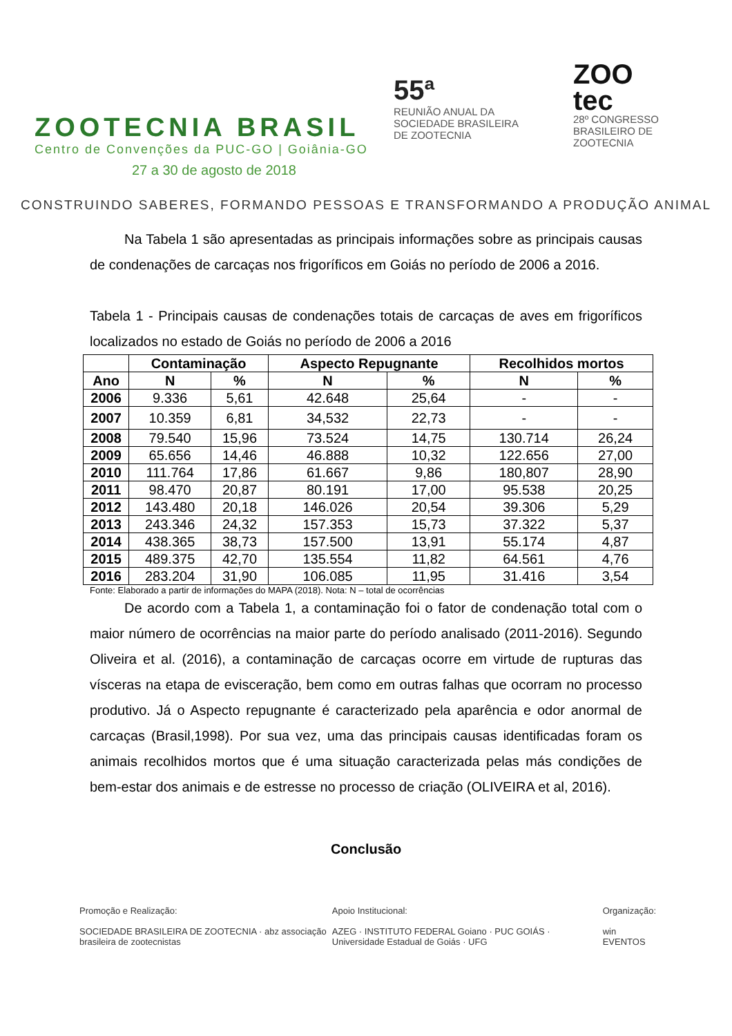ZOOTECNIA BRASIL
Centro de Convenções da PUC-GO | Goiânia-GO
27 a 30 de agosto de 2018
55ª
REUNIÃO ANUAL DA
SOCIEDADE BRASILEIRA
DE ZOOTECNIA
ZOO
tec
28º CONGRESSO
BRASILEIRO DE
ZOOTECNIA
CONSTRUINDO SABERES, FORMANDO PESSOAS E TRANSFORMANDO A PRODUÇÃO ANIMAL
Na Tabela 1 são apresentadas as principais informações sobre as principais causas de condenações de carcaças nos frigoríficos em Goiás no período de 2006 a 2016.
Tabela 1 - Principais causas de condenações totais de carcaças de aves em frigoríficos localizados no estado de Goiás no período de 2006 a 2016
| | Contaminação | | Aspecto Repugnante | | Recolhidos mortos | |
| --- | --- | --- | --- | --- | --- | --- |
| Ano | N | % | N | % | N | % |
| 2006 | 9.336 | 5,61 | 42.648 | 25,64 | - | - |
| 2007 | 10.359 | 6,81 | 34,532 | 22,73 | - | - |
| 2008 | 79.540 | 15,96 | 73.524 | 14,75 | 130.714 | 26,24 |
| 2009 | 65.656 | 14,46 | 46.888 | 10,32 | 122.656 | 27,00 |
| 2010 | 111.764 | 17,86 | 61.667 | 9,86 | 180,807 | 28,90 |
| 2011 | 98.470 | 20,87 | 80.191 | 17,00 | 95.538 | 20,25 |
| 2012 | 143.480 | 20,18 | 146.026 | 20,54 | 39.306 | 5,29 |
| 2013 | 243.346 | 24,32 | 157.353 | 15,73 | 37.322 | 5,37 |
| 2014 | 438.365 | 38,73 | 157.500 | 13,91 | 55.174 | 4,87 |
| 2015 | 489.375 | 42,70 | 135.554 | 11,82 | 64.561 | 4,76 |
| 2016 | 283.204 | 31,90 | 106.085 | 11,95 | 31.416 | 3,54 |
Fonte: Elaborado a partir de informações do MAPA (2018). Nota: N – total de ocorrências
De acordo com a Tabela 1, a contaminação foi o fator de condenação total com o maior número de ocorrências na maior parte do período analisado (2011-2016). Segundo Oliveira et al. (2016), a contaminação de carcaças ocorre em virtude de rupturas das vísceras na etapa de evisceração, bem como em outras falhas que ocorram no processo produtivo. Já o Aspecto repugnante é caracterizado pela aparência e odor anormal de carcaças (Brasil,1998). Por sua vez, uma das principais causas identificadas foram os animais recolhidos mortos que é uma situação caracterizada pelas más condições de bem-estar dos animais e de estresse no processo de criação (OLIVEIRA et al, 2016).
Conclusão
Promoção e Realização:
SOCIEDADE BRASILEIRA DE ZOOTECNIA · abz associação brasileira de zootecnistas
Apoio Institucional:
AZEG · INSTITUTO FEDERAL Goiano · PUC GOIÁS · Universidade Estadual de Goiás · UFG
Organização:
win EVENTOS